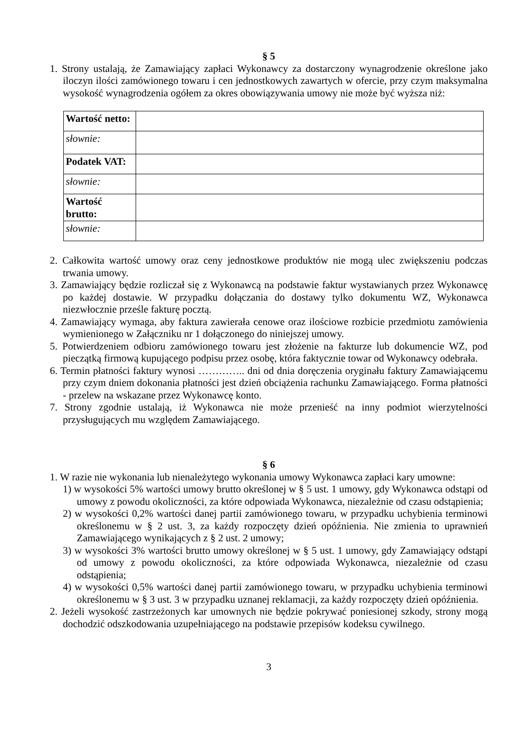§ 5
1. Strony ustalają, że Zamawiający zapłaci Wykonawcy za dostarczony wynagrodzenie określone jako iloczyn ilości zamówionego towaru i cen jednostkowych zawartych w ofercie, przy czym maksymalna wysokość wynagrodzenia ogółem za okres obowiązywania umowy nie może być wyższa niż:
| Wartość netto: | |
| słownie: | |
| Podatek VAT: | |
| słownie: | |
| Wartość brutto: | |
| słownie: | |
2. Całkowita wartość umowy oraz ceny jednostkowe produktów nie mogą ulec zwiększeniu podczas trwania umowy.
3. Zamawiający będzie rozliczał się z Wykonawcą na podstawie faktur wystawianych przez Wykonawcę po każdej dostawie. W przypadku dołączania do dostawy tylko dokumentu WZ, Wykonawca niezwłocznie prześle fakturę pocztą.
4. Zamawiający wymaga, aby faktura zawierała cenowe oraz ilościowe rozbicie przedmiotu zamówienia wymienionego w Załączniku nr 1 dołączonego do niniejszej umowy.
5. Potwierdzeniem odbioru zamówionego towaru jest złożenie na fakturze lub dokumencie WZ, pod pieczątką firmową kupującego podpisu przez osobę, która faktycznie towar od Wykonawcy odebrała.
6. Termin płatności faktury wynosi ………….. dni od dnia doręczenia oryginału faktury Zamawiającemu przy czym dniem dokonania płatności jest dzień obciążenia rachunku Zamawiającego. Forma płatności - przelew na wskazane przez Wykonawcę konto.
7. Strony zgodnie ustalają, iż Wykonawca nie może przenieść na inny podmiot wierzytelności przysługujących mu względem Zamawiającego.
§ 6
1. W razie nie wykonania lub nienależytego wykonania umowy Wykonawca zapłaci kary umowne:
1) w wysokości 5% wartości umowy brutto określonej w § 5 ust. 1 umowy, gdy Wykonawca odstąpi od umowy z powodu okoliczności, za które odpowiada Wykonawca, niezależnie od czasu odstąpienia;
2) w wysokości 0,2% wartości danej partii zamówionego towaru, w przypadku uchybienia terminowi określonemu w § 2 ust. 3, za każdy rozpoczęty dzień opóźnienia. Nie zmienia to uprawnień Zamawiającego wynikających z § 2 ust. 2 umowy;
3) w wysokości 3% wartości brutto umowy określonej w § 5 ust. 1 umowy, gdy Zamawiający odstąpi od umowy z powodu okoliczności, za które odpowiada Wykonawca, niezależnie od czasu odstąpienia;
4) w wysokości 0,5% wartości danej partii zamówionego towaru, w przypadku uchybienia terminowi określonemu w § 3 ust. 3 w przypadku uznanej reklamacji, za każdy rozpoczęty dzień opóźnienia.
2. Jeżeli wysokość zastrzeżonych kar umownych nie będzie pokrywać poniesionej szkody, strony mogą dochodzić odszkodowania uzupełniającego na podstawie przepisów kodeksu cywilnego.
3